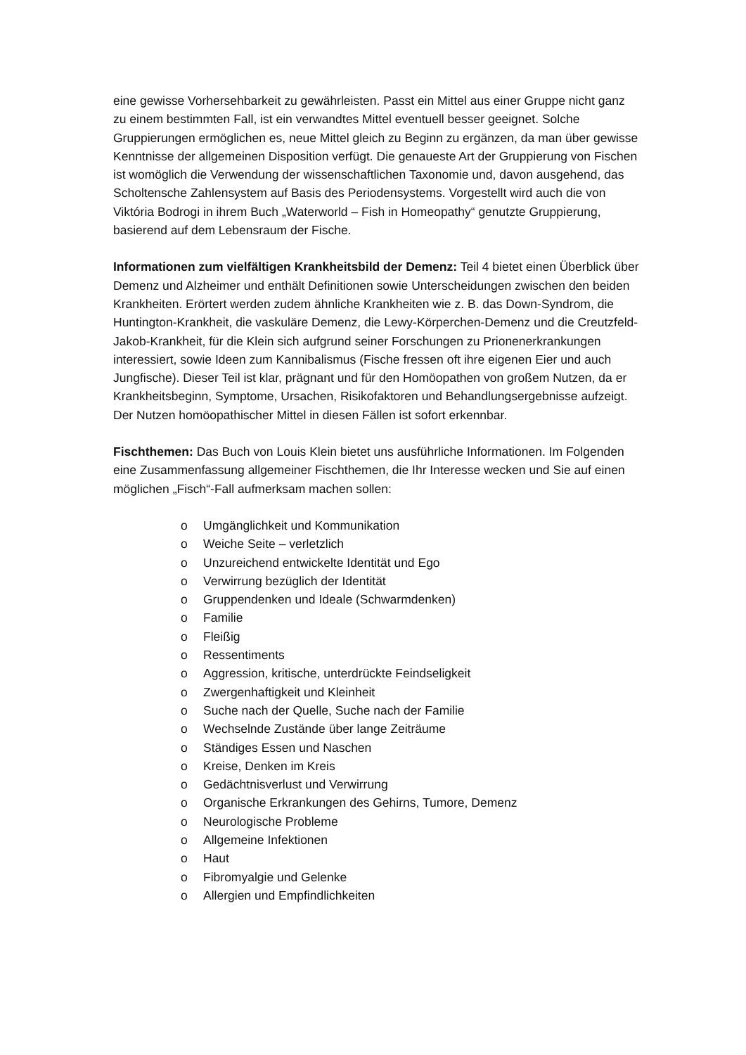eine gewisse Vorhersehbarkeit zu gewährleisten. Passt ein Mittel aus einer Gruppe nicht ganz zu einem bestimmten Fall, ist ein verwandtes Mittel eventuell besser geeignet. Solche Gruppierungen ermöglichen es, neue Mittel gleich zu Beginn zu ergänzen, da man über gewisse Kenntnisse der allgemeinen Disposition verfügt. Die genaueste Art der Gruppierung von Fischen ist womöglich die Verwendung der wissenschaftlichen Taxonomie und, davon ausgehend, das Scholtensche Zahlensystem auf Basis des Periodensystems. Vorgestellt wird auch die von Viktória Bodrogi in ihrem Buch „Waterworld – Fish in Homeopathy“ genutzte Gruppierung, basierend auf dem Lebensraum der Fische.
Informationen zum vielfältigen Krankheitsbild der Demenz: Teil 4 bietet einen Überblick über Demenz und Alzheimer und enthält Definitionen sowie Unterscheidungen zwischen den beiden Krankheiten. Erörtert werden zudem ähnliche Krankheiten wie z. B. das Down-Syndrom, die Huntington-Krankheit, die vaskuläre Demenz, die Lewy-Körperchen-Demenz und die Creutzfeld-Jakob-Krankheit, für die Klein sich aufgrund seiner Forschungen zu Prionenerkrankungen interessiert, sowie Ideen zum Kannibalismus (Fische fressen oft ihre eigenen Eier und auch Jungfische). Dieser Teil ist klar, prägnant und für den Homöopathen von großem Nutzen, da er Krankheitsbeginn, Symptome, Ursachen, Risikofaktoren und Behandlungsergebnisse aufzeigt. Der Nutzen homöopathischer Mittel in diesen Fällen ist sofort erkennbar.
Fischthemen: Das Buch von Louis Klein bietet uns ausführliche Informationen. Im Folgenden eine Zusammenfassung allgemeiner Fischthemen, die Ihr Interesse wecken und Sie auf einen möglichen „Fisch“-Fall aufmerksam machen sollen:
o Umgänglichkeit und Kommunikation
o Weiche Seite – verletzlich
o Unzureichend entwickelte Identität und Ego
o Verwirrung bezüglich der Identität
o Gruppendenken und Ideale (Schwarmdenken)
o Familie
o Fleißig
o Ressentiments
o Aggression, kritische, unterdrückte Feindseligkeit
o Zwergenhaftigkeit und Kleinheit
o Suche nach der Quelle, Suche nach der Familie
o Wechselnde Zustände über lange Zeiträume
o Ständiges Essen und Naschen
o Kreise, Denken im Kreis
o Gedächtnisverlust und Verwirrung
o Organische Erkrankungen des Gehirns, Tumore, Demenz
o Neurologische Probleme
o Allgemeine Infektionen
o Haut
o Fibromyalgie und Gelenke
o Allergien und Empfindlichkeiten